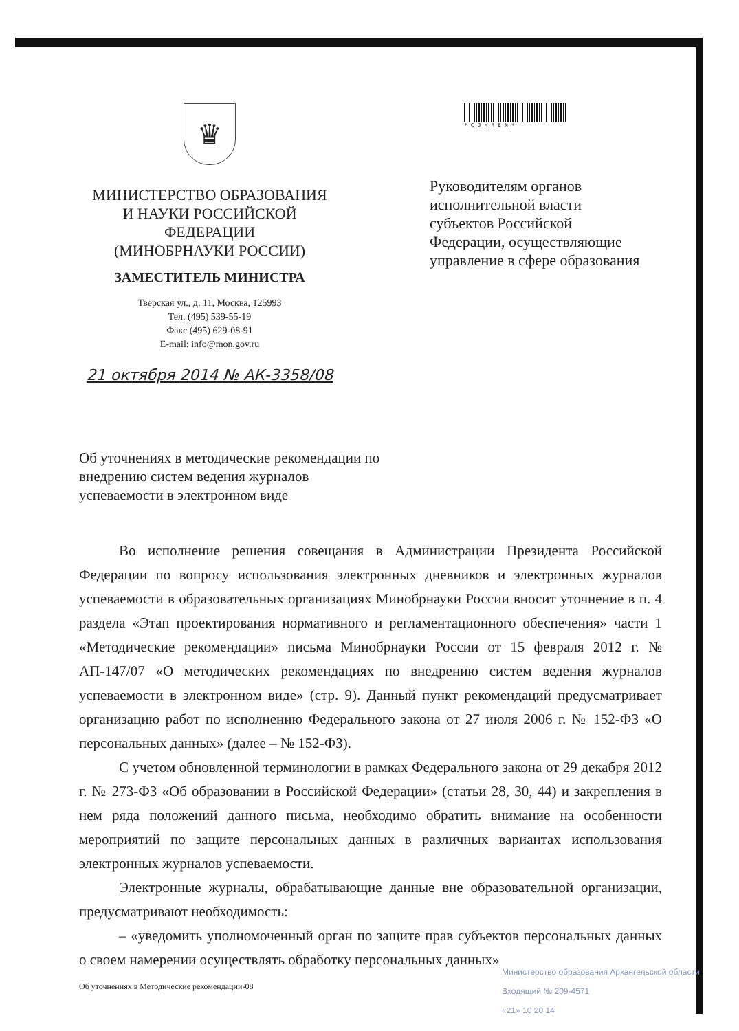♛
МИНИСТЕРСТВО ОБРАЗОВАНИЯ
И НАУКИ РОССИЙСКОЙ
ФЕДЕРАЦИИ
(МИНОБРНАУКИ РОССИИ)
ЗАМЕСТИТЕЛЬ МИНИСТРА
Тверская ул., д. 11, Москва, 125993
Тел. (495) 539-55-19
Факс (495) 629-08-91
E-mail: info@mon.gov.ru
21 октября 2014 № АК-3358/08
*CJHFEN*
Руководителям органов
исполнительной власти
субъектов Российской
Федерации, осуществляющие
управление в сфере образования
Об уточнениях в методические рекомендации по внедрению систем ведения журналов успеваемости в электронном виде
Во исполнение решения совещания в Администрации Президента Российской Федерации по вопросу использования электронных дневников и электронных журналов успеваемости в образовательных организациях Минобрнауки России вносит уточнение в п. 4 раздела «Этап проектирования нормативного и регламентационного обеспечения» части 1 «Методические рекомендации» письма Минобрнауки России от 15 февраля 2012 г. № АП-147/07 «О методических рекомендациях по внедрению систем ведения журналов успеваемости в электронном виде» (стр. 9). Данный пункт рекомендаций предусматривает организацию работ по исполнению Федерального закона от 27 июля 2006 г. № 152-ФЗ «О персональных данных» (далее – № 152-ФЗ).
С учетом обновленной терминологии в рамках Федерального закона от 29 декабря 2012 г. № 273-ФЗ «Об образовании в Российской Федерации» (статьи 28, 30, 44) и закрепления в нем ряда положений данного письма, необходимо обратить внимание на особенности мероприятий по защите персональных данных в различных вариантах использования электронных журналов успеваемости.
Электронные журналы, обрабатывающие данные вне образовательной организации, предусматривают необходимость:
– «уведомить уполномоченный орган по защите прав субъектов персональных данных о своем намерении осуществлять обработку персональных данных»
Об уточнениях в Методические рекомендации-08
Министерство образования Архангельской области
Входящий № 209-4571
«21» 10 20 14